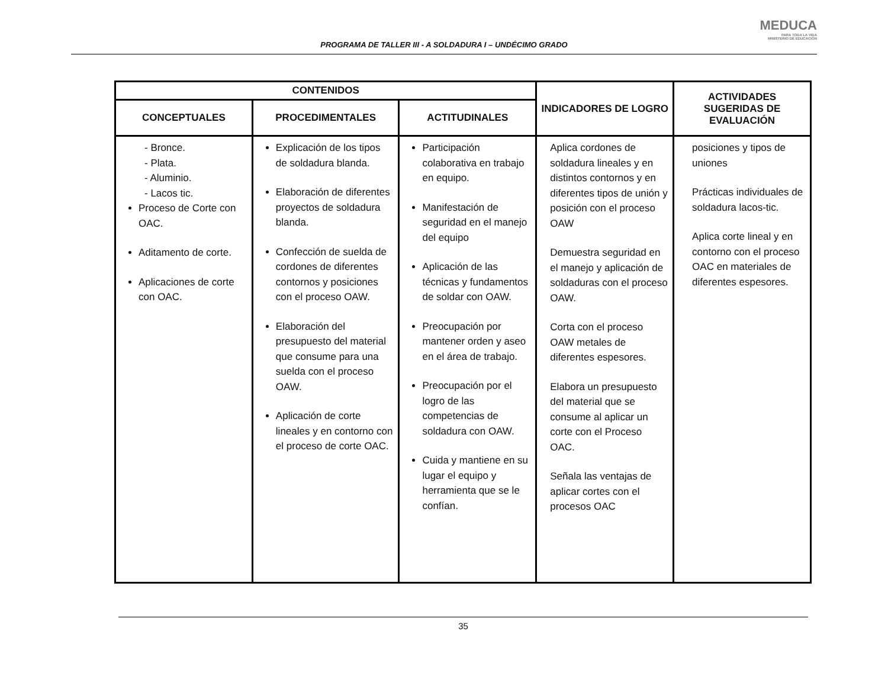PROGRAMA DE TALLER III - A SOLDADURA I – UNDÉCIMO GRADO
MEDUCA
PARA TODA LA VIDA
MINISTERIO DE EDUCACIÓN
| CONTENIDOS | | | INDICADORES DE LOGRO | ACTIVIDADES SUGERIDAS DE EVALUACIÓN |
| --- | --- | --- | --- | --- |
| CONCEPTUALES | PROCEDIMENTALES | ACTITUDINALES | | |
| - Bronce. - Plata. - Aluminio. - Lacos tic. Proceso de Corte con OAC. Aditamento de corte. Aplicaciones de corte con OAC. | Explicación de los tipos de soldadura blanda. Elaboración de diferentes proyectos de soldadura blanda. Confección de suelda de cordones de diferentes contornos y posiciones con el proceso OAW. Elaboración del presupuesto del material que consume para una suelda con el proceso OAW. Aplicación de corte lineales y en contorno con el proceso de corte OAC. | Participación colaborativa en trabajo en equipo. Manifestación de seguridad en el manejo del equipo Aplicación de las técnicas y fundamentos de soldar con OAW. Preocupación por mantener orden y aseo en el área de trabajo. Preocupación por el logro de las competencias de soldadura con OAW. Cuida y mantiene en su lugar el equipo y herramienta que se le confían. | Aplica cordones de soldadura lineales y en distintos contornos y en diferentes tipos de unión y posición con el proceso OAW Demuestra seguridad en el manejo y aplicación de soldaduras con el proceso OAW. Corta con el proceso OAW metales de diferentes espesores. Elabora un presupuesto del material que se consume al aplicar un corte con el Proceso OAC. Señala las ventajas de aplicar cortes con el procesos OAC | posiciones y tipos de uniones Prácticas individuales de soldadura lacos-tic. Aplica corte lineal y en contorno con el proceso OAC en materiales de diferentes espesores. |
35